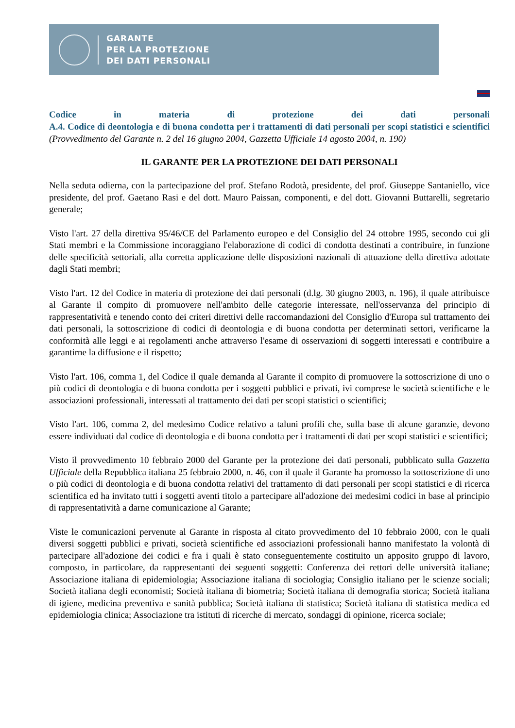GARANTE
PER LA PROTEZIONE
DEI DATI PERSONALI
Codice in materia di protezione dei dati personali
A.4. Codice di deontologia e di buona condotta per i trattamenti di dati personali per scopi statistici e scientifici
(Provvedimento del Garante n. 2 del 16 giugno 2004, Gazzetta Ufficiale 14 agosto 2004, n. 190)
IL GARANTE PER LA PROTEZIONE DEI DATI PERSONALI
Nella seduta odierna, con la partecipazione del prof. Stefano Rodotà, presidente, del prof. Giuseppe Santaniello, vice presidente, del prof. Gaetano Rasi e del dott. Mauro Paissan, componenti, e del dott. Giovanni Buttarelli, segretario generale;
Visto l'art. 27 della direttiva 95/46/CE del Parlamento europeo e del Consiglio del 24 ottobre 1995, secondo cui gli Stati membri e la Commissione incoraggiano l'elaborazione di codici di condotta destinati a contribuire, in funzione delle specificità settoriali, alla corretta applicazione delle disposizioni nazionali di attuazione della direttiva adottate dagli Stati membri;
Visto l'art. 12 del Codice in materia di protezione dei dati personali (d.lg. 30 giugno 2003, n. 196), il quale attribuisce al Garante il compito di promuovere nell'ambito delle categorie interessate, nell'osservanza del principio di rappresentatività e tenendo conto dei criteri direttivi delle raccomandazioni del Consiglio d'Europa sul trattamento dei dati personali, la sottoscrizione di codici di deontologia e di buona condotta per determinati settori, verificarne la conformità alle leggi e ai regolamenti anche attraverso l'esame di osservazioni di soggetti interessati e contribuire a garantirne la diffusione e il rispetto;
Visto l'art. 106, comma 1, del Codice il quale demanda al Garante il compito di promuovere la sottoscrizione di uno o più codici di deontologia e di buona condotta per i soggetti pubblici e privati, ivi comprese le società scientifiche e le associazioni professionali, interessati al trattamento dei dati per scopi statistici o scientifici;
Visto l'art. 106, comma 2, del medesimo Codice relativo a taluni profili che, sulla base di alcune garanzie, devono essere individuati dal codice di deontologia e di buona condotta per i trattamenti di dati per scopi statistici e scientifici;
Visto il provvedimento 10 febbraio 2000 del Garante per la protezione dei dati personali, pubblicato sulla Gazzetta Ufficiale della Repubblica italiana 25 febbraio 2000, n. 46, con il quale il Garante ha promosso la sottoscrizione di uno o più codici di deontologia e di buona condotta relativi del trattamento di dati personali per scopi statistici e di ricerca scientifica ed ha invitato tutti i soggetti aventi titolo a partecipare all'adozione dei medesimi codici in base al principio di rappresentatività a darne comunicazione al Garante;
Viste le comunicazioni pervenute al Garante in risposta al citato provvedimento del 10 febbraio 2000, con le quali diversi soggetti pubblici e privati, società scientifiche ed associazioni professionali hanno manifestato la volontà di partecipare all'adozione dei codici e fra i quali è stato conseguentemente costituito un apposito gruppo di lavoro, composto, in particolare, da rappresentanti dei seguenti soggetti: Conferenza dei rettori delle università italiane; Associazione italiana di epidemiologia; Associazione italiana di sociologia; Consiglio italiano per le scienze sociali; Società italiana degli economisti; Società italiana di biometria; Società italiana di demografia storica; Società italiana di igiene, medicina preventiva e sanità pubblica; Società italiana di statistica; Società italiana di statistica medica ed epidemiologia clinica; Associazione tra istituti di ricerche di mercato, sondaggi di opinione, ricerca sociale;